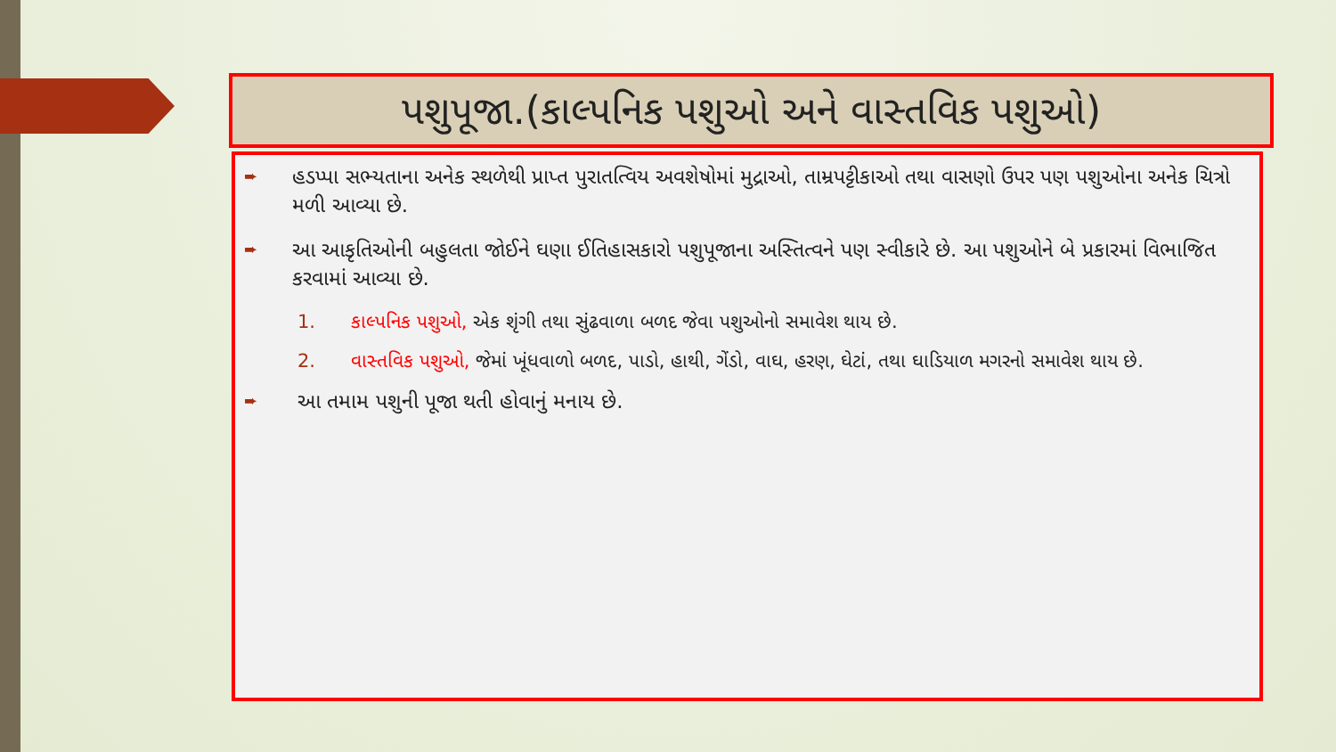પશુપૂજા.(કાલ્પનિક પશુઓ અને વાસ્તવિક પશુઓ)
➨ હડપ્પા સભ્યતાના અનેક સ્થળેથી પ્રાપ્ત પુરાતત્વિય અવશેષોમાં મુદ્રાઓ, તામ્રપટ્ટીકાઓ તથા વાસણો ઉપર પણ પશુઓના અનેક ચિત્રો મળી આવ્યા છે.
➨ આ આકૃતિઓની બહુલતા જોઈને ઘણા ઈતિહાસકારો પશુપૂજાના અસ્તિત્વને પણ સ્વીકારે છે. આ પશુઓને બે પ્રકારમાં વિભાજિત કરવામાં આવ્યા છે.
1. કાલ્પનિક પશુઓ, એક શૃંગી તથા સુંઢવાળા બળદ જેવા પશુઓનો સમાવેશ થાય છે.
2. વાસ્તવિક પશુઓ, જેમાં ખૂંધવાળો બળદ, પાડો, હાથી, ગેંડો, વાઘ, હરણ, ઘેટાં, તથા ઘાડિયાળ મગરનો સમાવેશ થાય છે.
➨ આ તમામ પશુની પૂજા થતી હોવાનું મનાય છે.